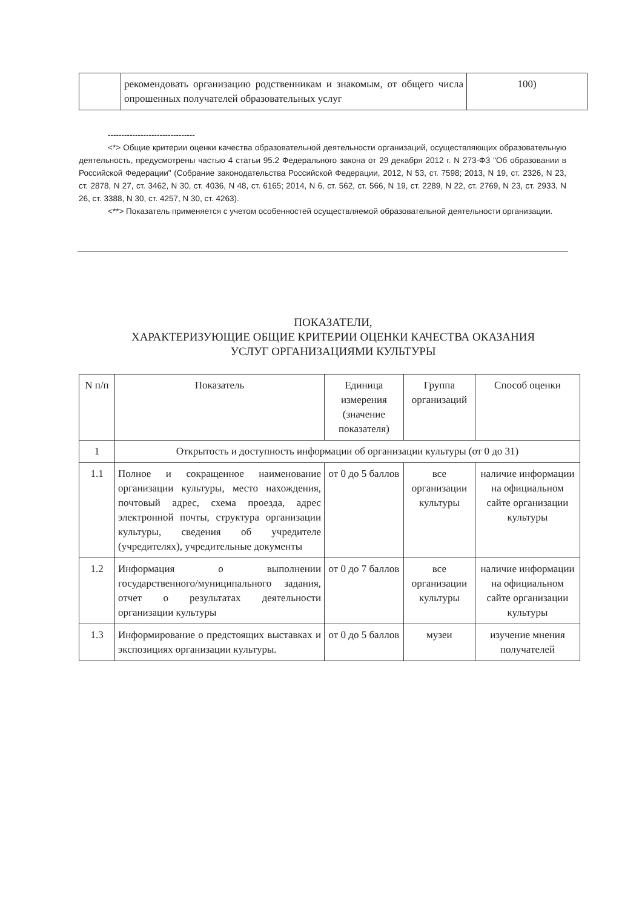| | рекомендовать организацию родственникам и знакомым, от общего числа опрошенных получателей образовательных услуг | 100) |
--------------------------------
<*> Общие критерии оценки качества образовательной деятельности организаций, осуществляющих образовательную деятельность, предусмотрены частью 4 статьи 95.2 Федерального закона от 29 декабря 2012 г. N 273-ФЗ "Об образовании в Российской Федерации" (Собрание законодательства Российской Федерации, 2012, N 53, ст. 7598; 2013, N 19, ст. 2326, N 23, ст. 2878, N 27, ст. 3462, N 30, ст. 4036, N 48, ст. 6165; 2014, N 6, ст. 562, ст. 566, N 19, ст. 2289, N 22, ст. 2769, N 23, ст. 2933, N 26, ст. 3388, N 30, ст. 4257, N 30, ст. 4263).
<**> Показатель применяется с учетом особенностей осуществляемой образовательной деятельности организации.
ПОКАЗАТЕЛИ,
ХАРАКТЕРИЗУЮЩИЕ ОБЩИЕ КРИТЕРИИ ОЦЕНКИ КАЧЕСТВА ОКАЗАНИЯ
УСЛУГ ОРГАНИЗАЦИЯМИ КУЛЬТУРЫ
| N п/п | Показатель | Единица измерения (значение показателя) | Группа организаций | Способ оценки |
| --- | --- | --- | --- | --- |
| 1 | Открытость и доступность информации об организации культуры (от 0 до 31) | | | |
| 1.1 | Полное и сокращенное наименование организации культуры, место нахождения, почтовый адрес, схема проезда, адрес электронной почты, структура организации культуры, сведения об учредителе (учредителях), учредительные документы | от 0 до 5 баллов | все организации культуры | наличие информации на официальном сайте организации культуры |
| 1.2 | Информация о выполнении государственного/муниципального задания, отчет о результатах деятельности организации культуры | от 0 до 7 баллов | все организации культуры | наличие информации на официальном сайте организации культуры |
| 1.3 | Информирование о предстоящих выставках и экспозициях организации культуры. | от 0 до 5 баллов | музеи | изучение мнения получателей |